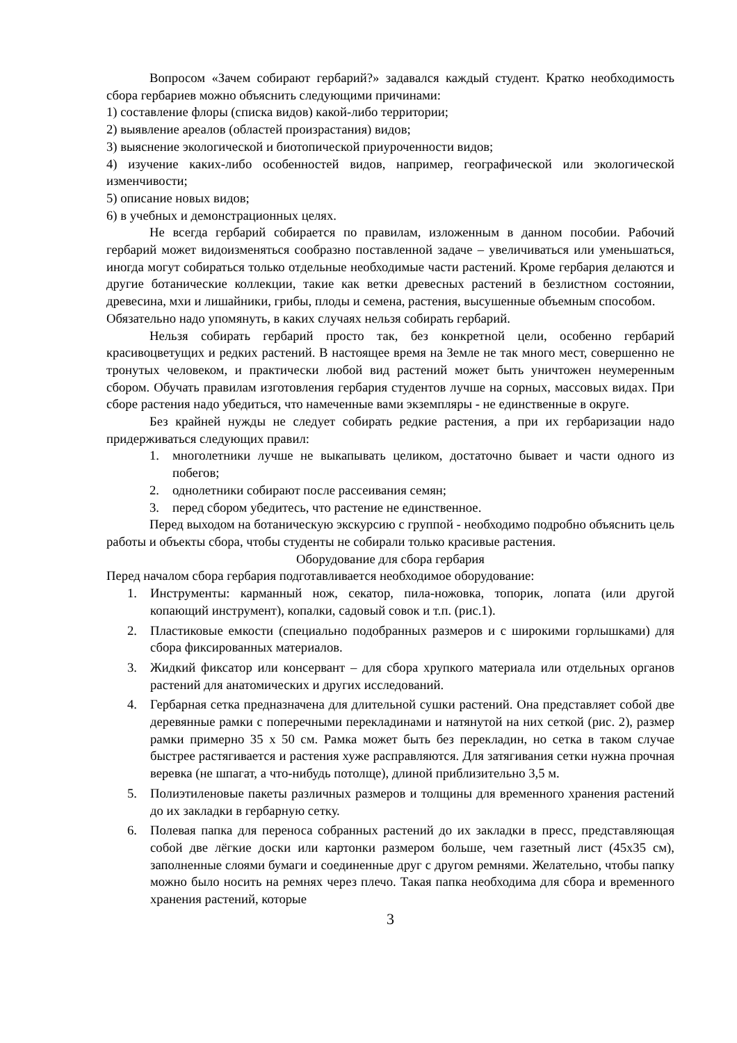Вопросом «Зачем собирают гербарий?» задавался каждый студент. Кратко необходимость сбора гербариев можно объяснить следующими причинами:
1) составление флоры (списка видов) какой-либо территории;
2) выявление ареалов (областей произрастания) видов;
3) выяснение экологической и биотопической приуроченности видов;
4) изучение каких-либо особенностей видов, например, географической или экологической изменчивости;
5) описание новых видов;
6) в учебных и демонстрационных целях.
Не всегда гербарий собирается по правилам, изложенным в данном пособии. Рабочий гербарий может видоизменяться сообразно поставленной задаче – увеличиваться или уменьшаться, иногда могут собираться только отдельные необходимые части растений. Кроме гербария делаются и другие ботанические коллекции, такие как ветки древесных растений в безлистном состоянии, древесина, мхи и лишайники, грибы, плоды и семена, растения, высушенные объемным способом.
Обязательно надо упомянуть, в каких случаях нельзя собирать гербарий.
Нельзя собирать гербарий просто так, без конкретной цели, особенно гербарий красивоцветущих и редких растений. В настоящее время на Земле не так много мест, совершенно не тронутых человеком, и практически любой вид растений может быть уничтожен неумеренным сбором. Обучать правилам изготовления гербария студентов лучше на сорных, массовых видах. При сборе растения надо убедиться, что намеченные вами экземпляры - не единственные в округе.
Без крайней нужды не следует собирать редкие растения, а при их гербаризации надо придерживаться следующих правил:
1. многолетники лучше не выкапывать целиком, достаточно бывает и части одного из побегов;
2. однолетники собирают после рассеивания семян;
3. перед сбором убедитесь, что растение не единственное.
Перед выходом на ботаническую экскурсию с группой - необходимо подробно объяснить цель работы и объекты сбора, чтобы студенты не собирали только красивые растения.
Оборудование для сбора гербария
Перед началом сбора гербария подготавливается необходимое оборудование:
1. Инструменты: карманный нож, секатор, пила-ножовка, топорик, лопата (или другой копающий инструмент), копалки, садовый совок и т.п. (рис.1).
2. Пластиковые емкости (специально подобранных размеров и с широкими горлышками) для сбора фиксированных материалов.
3. Жидкий фиксатор или консервант – для сбора хрупкого материала или отдельных органов растений для анатомических и других исследований.
4. Гербарная сетка предназначена для длительной сушки растений. Она представляет собой две деревянные рамки с поперечными перекладинами и натянутой на них сеткой (рис. 2), размер рамки примерно 35 х 50 см. Рамка может быть без перекладин, но сетка в таком случае быстрее растягивается и растения хуже расправляются. Для затягивания сетки нужна прочная веревка (не шпагат, а что-нибудь потолще), длиной приблизительно 3,5 м.
5. Полиэтиленовые пакеты различных размеров и толщины для временного хранения растений до их закладки в гербарную сетку.
6. Полевая папка для переноса собранных растений до их закладки в пресс, представляющая собой две лёгкие доски или картонки размером больше, чем газетный лист (45х35 см), заполненные слоями бумаги и соединенные друг с другом ремнями. Желательно, чтобы папку можно было носить на ремнях через плечо. Такая папка необходима для сбора и временного хранения растений, которые
3